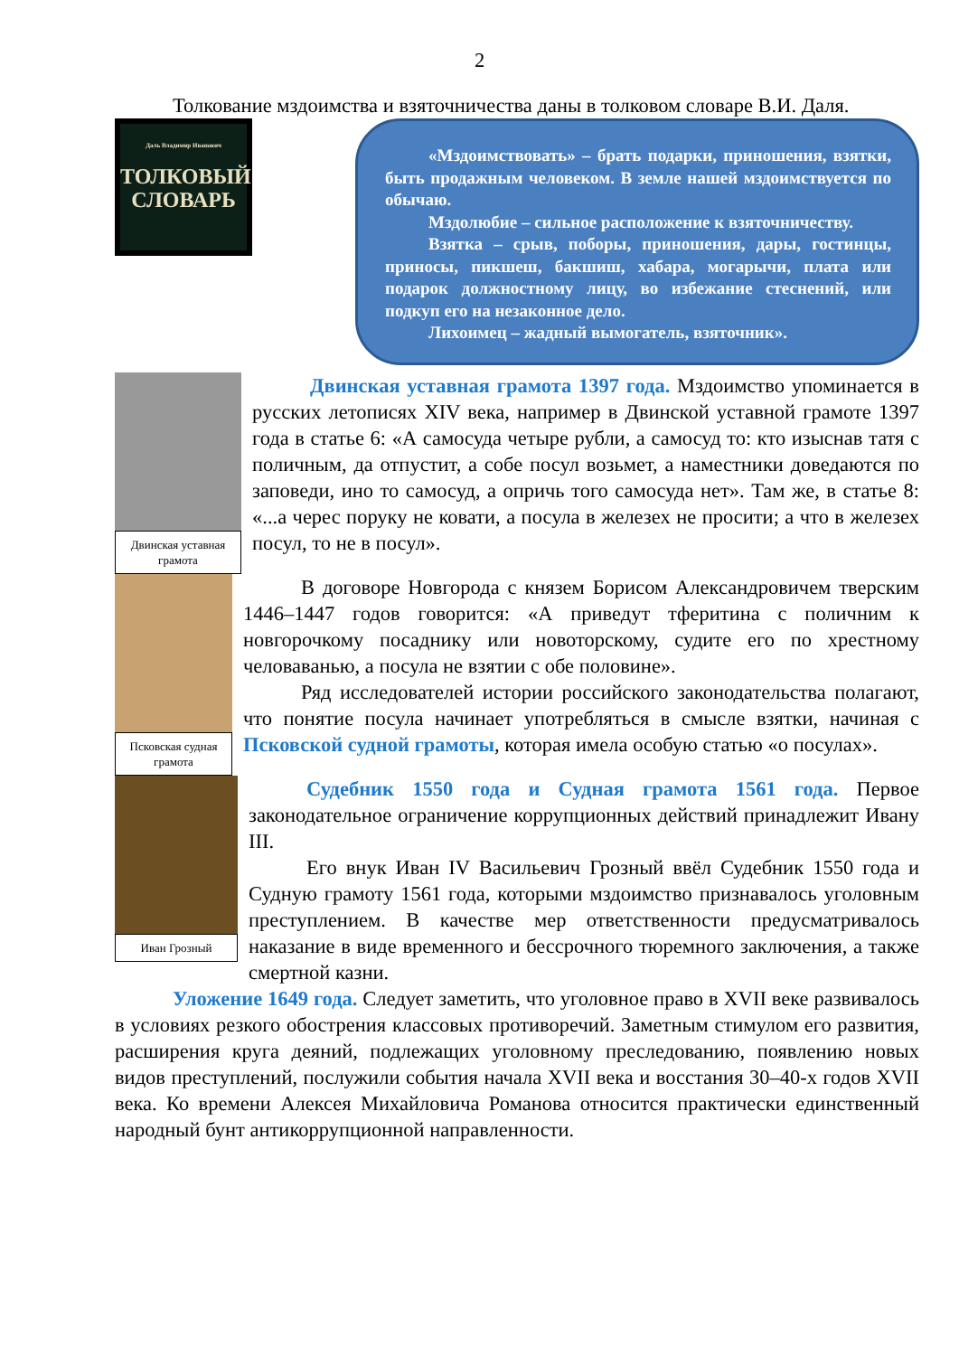2
Толкование мздоимства и взяточничества даны в толковом словаре В.И. Даля.
Даль Владимир Иванович
ТОЛКОВЫЙ СЛОВАРЬ
«Мздоимствовать» – брать подарки, приношения, взятки, быть продажным человеком. В земле нашей мздоимствуется по обычаю.
Мздолюбие – сильное расположение к взяточничеству.
Взятка – срыв, поборы, приношения, дары, гостинцы, приносы, пикшеш, бакшиш, хабара, могарычи, плата или подарок должностному лицу, во избежание стеснений, или подкуп его на незаконное дело.
Лихоимец – жадный вымогатель, взяточник».
Двинская уставная грамота
Двинская уставная грамота 1397 года. Мздоимство упоминается в русских летописях XIV века, например в Двинской уставной грамоте 1397 года в статье 6: «А самосуда четыре рубли, а самосуд то: кто изыснав татя с поличным, да отпустит, а собе посул возьмет, а наместники доведаются по заповеди, ино то самосуд, а опричь того самосуда нет». Там же, в статье 8: «...а черес поруку не ковати, а посула в железех не просити; а что в железех посул, то не в посул».
Псковская судная грамота
В договоре Новгорода с князем Борисом Александровичем тверским 1446–1447 годов говорится: «А приведут тферитина с поличним к новгорочкому посаднику или новоторскому, судите его по хрестному человаванью, а посула не взятии с обе половине».
Ряд исследователей истории российского законодательства полагают, что понятие посула начинает употребляться в смысле взятки, начиная с Псковской судной грамоты, которая имела особую статью «о посулах».
Иван Грозный
Судебник 1550 года и Судная грамота 1561 года. Первое законодательное ограничение коррупционных действий принадлежит Ивану III.
Его внук Иван IV Васильевич Грозный ввёл Судебник 1550 года и Судную грамоту 1561 года, которыми мздоимство признавалось уголовным преступлением. В качестве мер ответственности предусматривалось наказание в виде временного и бессрочного тюремного заключения, а также смертной казни.
Уложение 1649 года. Следует заметить, что уголовное право в XVII веке развивалось в условиях резкого обострения классовых противоречий. Заметным стимулом его развития, расширения круга деяний, подлежащих уголовному преследованию, появлению новых видов преступлений, послужили события начала XVII века и восстания 30–40-х годов XVII века. Ко времени Алексея Михайловича Романова относится практически единственный народный бунт антикоррупционной направленности.